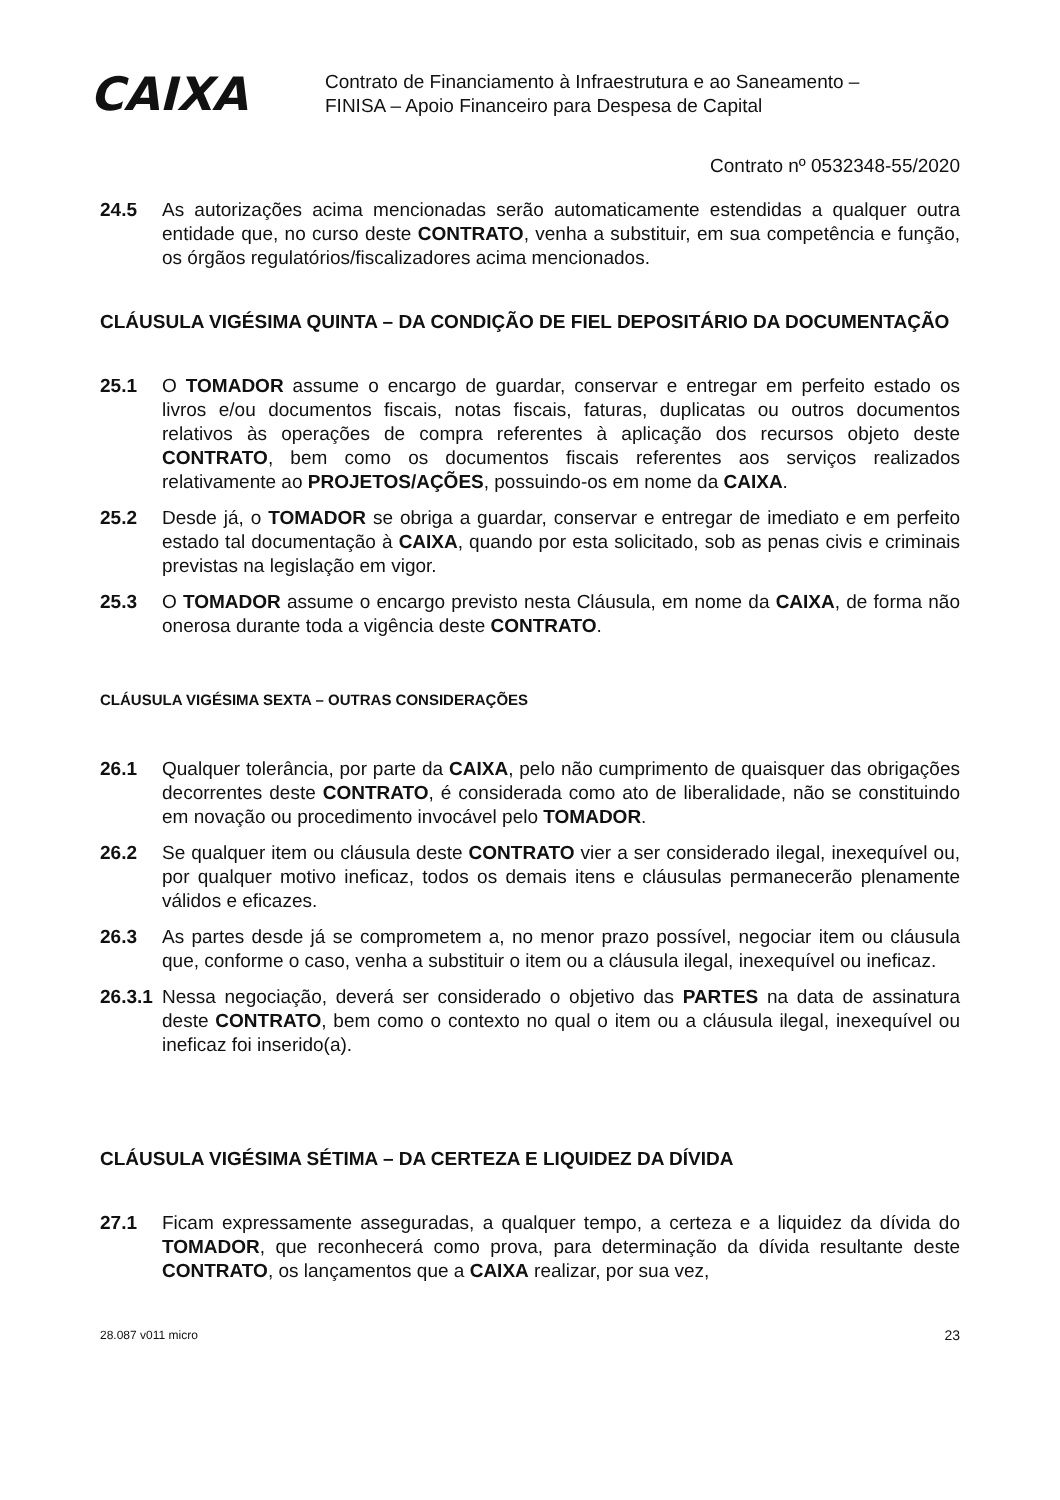CAIXA
Contrato de Financiamento à Infraestrutura e ao Saneamento –
FINISA – Apoio Financeiro para Despesa de Capital
Contrato nº 0532348-55/2020
24.5 As autorizações acima mencionadas serão automaticamente estendidas a qualquer outra entidade que, no curso deste CONTRATO, venha a substituir, em sua competência e função, os órgãos regulatórios/fiscalizadores acima mencionados.
CLÁUSULA VIGÉSIMA QUINTA – DA CONDIÇÃO DE FIEL DEPOSITÁRIO DA DOCUMENTAÇÃO
25.1 O TOMADOR assume o encargo de guardar, conservar e entregar em perfeito estado os livros e/ou documentos fiscais, notas fiscais, faturas, duplicatas ou outros documentos relativos às operações de compra referentes à aplicação dos recursos objeto deste CONTRATO, bem como os documentos fiscais referentes aos serviços realizados relativamente ao PROJETOS/AÇÕES, possuindo-os em nome da CAIXA.
25.2 Desde já, o TOMADOR se obriga a guardar, conservar e entregar de imediato e em perfeito estado tal documentação à CAIXA, quando por esta solicitado, sob as penas civis e criminais previstas na legislação em vigor.
25.3 O TOMADOR assume o encargo previsto nesta Cláusula, em nome da CAIXA, de forma não onerosa durante toda a vigência deste CONTRATO.
CLÁUSULA VIGÉSIMA SEXTA – OUTRAS CONSIDERAÇÕES
26.1 Qualquer tolerância, por parte da CAIXA, pelo não cumprimento de quaisquer das obrigações decorrentes deste CONTRATO, é considerada como ato de liberalidade, não se constituindo em novação ou procedimento invocável pelo TOMADOR.
26.2 Se qualquer item ou cláusula deste CONTRATO vier a ser considerado ilegal, inexequível ou, por qualquer motivo ineficaz, todos os demais itens e cláusulas permanecerão plenamente válidos e eficazes.
26.3 As partes desde já se comprometem a, no menor prazo possível, negociar item ou cláusula que, conforme o caso, venha a substituir o item ou a cláusula ilegal, inexequível ou ineficaz.
26.3.1 Nessa negociação, deverá ser considerado o objetivo das PARTES na data de assinatura deste CONTRATO, bem como o contexto no qual o item ou a cláusula ilegal, inexequível ou ineficaz foi inserido(a).
CLÁUSULA VIGÉSIMA SÉTIMA – DA CERTEZA E LIQUIDEZ DA DÍVIDA
27.1 Ficam expressamente asseguradas, a qualquer tempo, a certeza e a liquidez da dívida do TOMADOR, que reconhecerá como prova, para determinação da dívida resultante deste CONTRATO, os lançamentos que a CAIXA realizar, por sua vez,
28.087 v011 micro 23